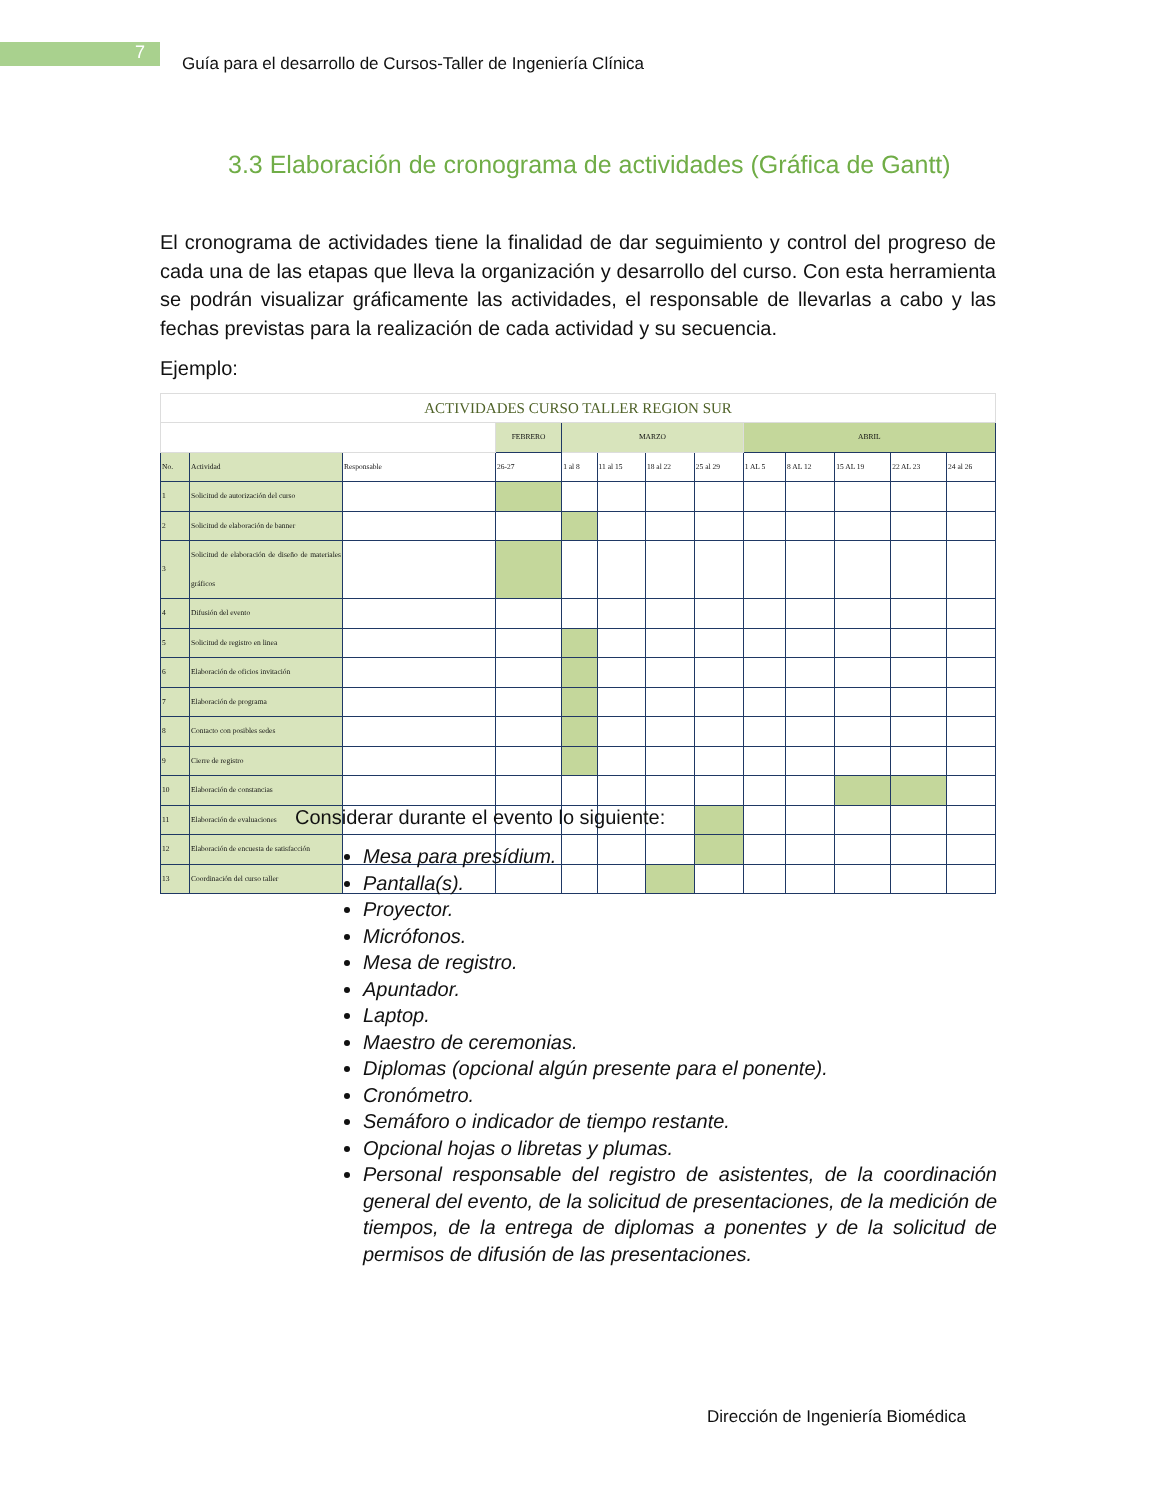7
Guía para el desarrollo de Cursos-Taller de Ingeniería Clínica
3.3 Elaboración de cronograma de actividades (Gráfica de Gantt)
El cronograma de actividades tiene la finalidad de dar seguimiento y control del progreso de cada una de las etapas que lleva la organización y desarrollo del curso. Con esta herramienta se podrán visualizar gráficamente las actividades, el responsable de llevarlas a cabo y las fechas previstas para la realización de cada actividad y su secuencia.
Ejemplo:
| ACTIVIDADES CURSO TALLER REGION SUR | | | | | | | | | | | | |
| | | | FEBRERO | MARZO | | | | ABRIL | | | | |
| No. | Actividad | Responsable | 26-27 | 1 al 8 | 11 al 15 | 18 al 22 | 25 al 29 | 1 AL 5 | 8 AL 12 | 15 AL 19 | 22 AL 23 | 24 al 26 |
| 1 | Solicitud de autorización del curso | | | | | | | | | | | |
| 2 | Solicitud de elaboración de banner | | | | | | | | | | | |
| 3 | Solicitud de elaboración de diseño de materiales gráficos | | | | | | | | | | | |
| 4 | Difusión del evento | | | | | | | | | | | |
| 5 | Solicitud de registro en linea | | | | | | | | | | | |
| 6 | Elaboración de oficios invitación | | | | | | | | | | | |
| 7 | Elaboración de programa | | | | | | | | | | | |
| 8 | Contacto con posibles sedes | | | | | | | | | | | |
| 9 | Cierre de registro | | | | | | | | | | | |
| 10 | Elaboración de constancias | | | | | | | | | | | |
| 11 | Elaboración de evaluaciones | | | | | | | | | | | |
| 12 | Elaboración de encuesta de satisfacción | | | | | | | | | | | |
| 13 | Coordinación del curso taller | | | | | | | | | | | |
Considerar durante el evento lo siguiente:
Mesa para presídium.
Pantalla(s).
Proyector.
Micrófonos.
Mesa de registro.
Apuntador.
Laptop.
Maestro de ceremonias.
Diplomas (opcional algún presente para el ponente).
Cronómetro.
Semáforo o indicador de tiempo restante.
Opcional hojas o libretas y plumas.
Personal responsable del registro de asistentes, de la coordinación general del evento, de la solicitud de presentaciones, de la medición de tiempos, de la entrega de diplomas a ponentes y de la solicitud de permisos de difusión de las presentaciones.
Dirección de Ingeniería Biomédica